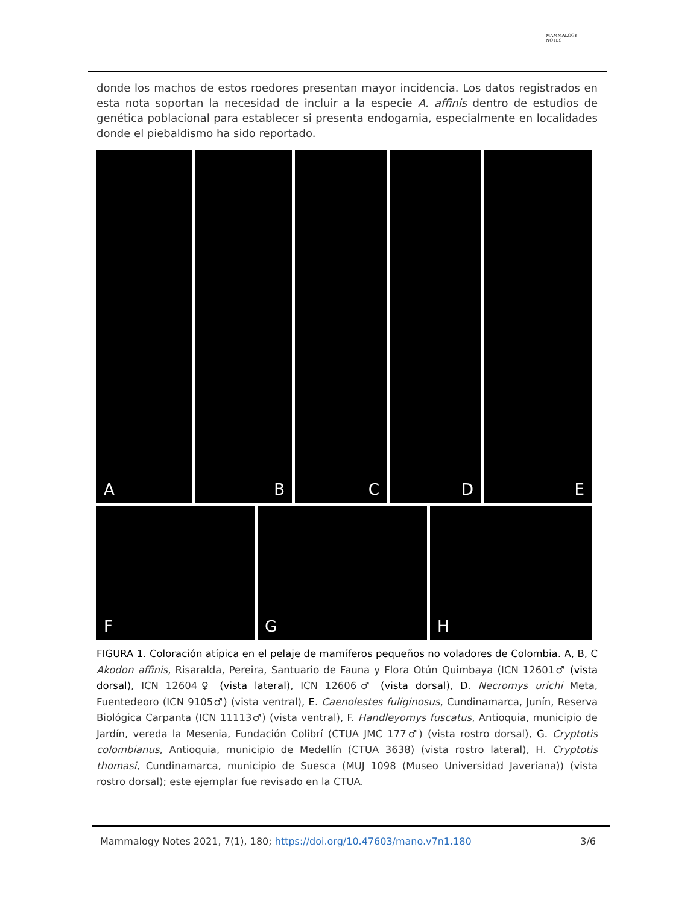MAMMALOGY
NOTES
donde los machos de estos roedores presentan mayor incidencia. Los datos registrados en esta nota soportan la necesidad de incluir a la especie A. affinis dentro de estudios de genética poblacional para establecer si presenta endogamia, especialmente en localidades donde el piebaldismo ha sido reportado.
A B C D E
F G H
FIGURA 1. Coloración atípica en el pelaje de mamíferos pequeños no voladores de Colombia. A, B, C Akodon affinis, Risaralda, Pereira, Santuario de Fauna y Flora Otún Quimbaya (ICN 12601♂ (vista dorsal), ICN 12604♀ (vista lateral), ICN 12606♂ (vista dorsal), D. Necromys urichi Meta, Fuentedeoro (ICN 9105♂) (vista ventral), E. Caenolestes fuliginosus, Cundinamarca, Junín, Reserva Biológica Carpanta (ICN 11113♂) (vista ventral), F. Handleyomys fuscatus, Antioquia, municipio de Jardín, vereda la Mesenia, Fundación Colibrí (CTUA JMC 177♂) (vista rostro dorsal), G. Cryptotis colombianus, Antioquia, municipio de Medellín (CTUA 3638) (vista rostro lateral), H. Cryptotis thomasi, Cundinamarca, municipio de Suesca (MUJ 1098 (Museo Universidad Javeriana)) (vista rostro dorsal); este ejemplar fue revisado en la CTUA.
Mammalogy Notes 2021, 7(1), 180; https://doi.org/10.47603/mano.v7n1.180 3/6